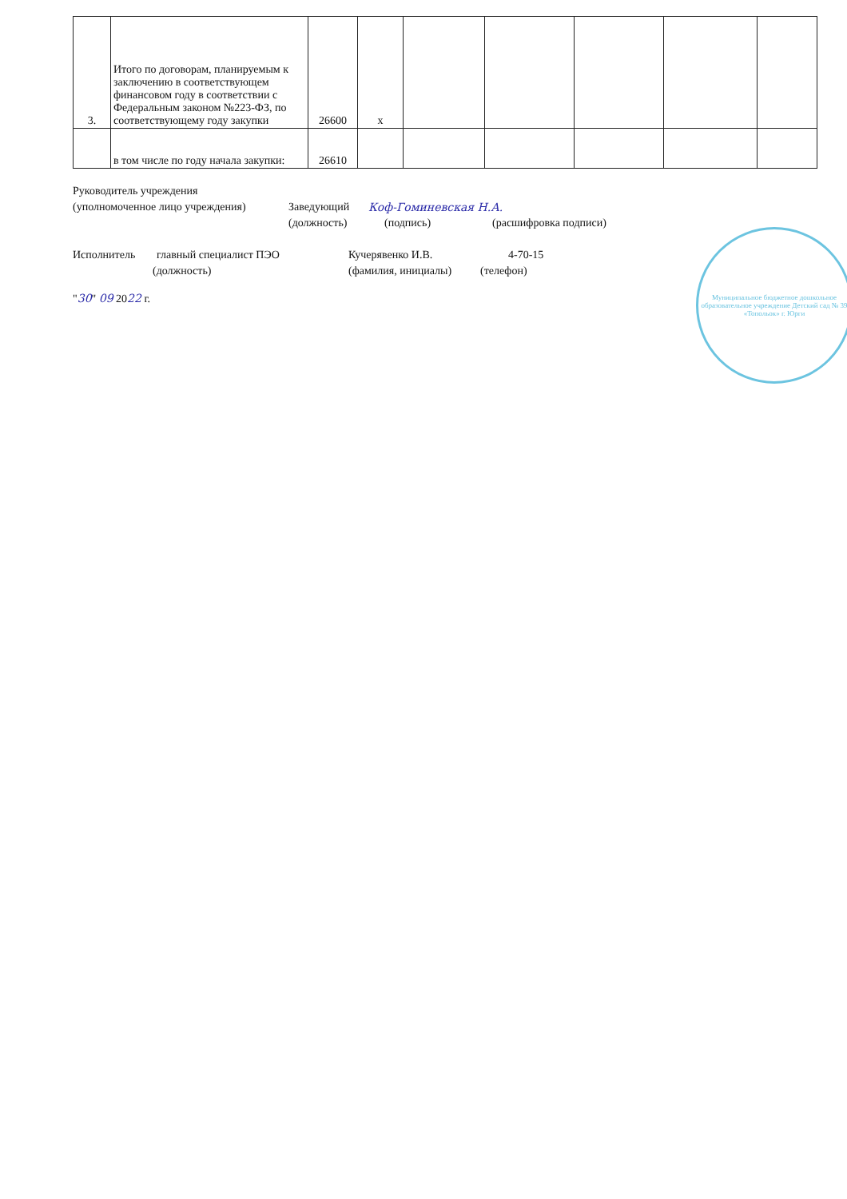| 3. | Итого по договорам, планируемым к заключению в соответствующем финансовом году в соответствии с Федеральным законом №223-ФЗ, по соответствующему году закупки | 26600 | х | | | | | |
| | в том числе по году начала закупки: | 26610 | | | | | | |
Руководитель учреждения
(уполномоченное лицо учреждения) Заведующий Коф-Гоминевская Н.А.
(должность) (подпись) (расшифровка подписи)
Исполнитель главный специалист ПЭО Кучерявенко И.В. 4-70-15
(должность) (фамилия, инициалы) (телефон)
"30" 09 2022 г.
Муниципальное бюджетное дошкольное образовательное учреждение Детский сад № 39 «Топольок» г. Юрги